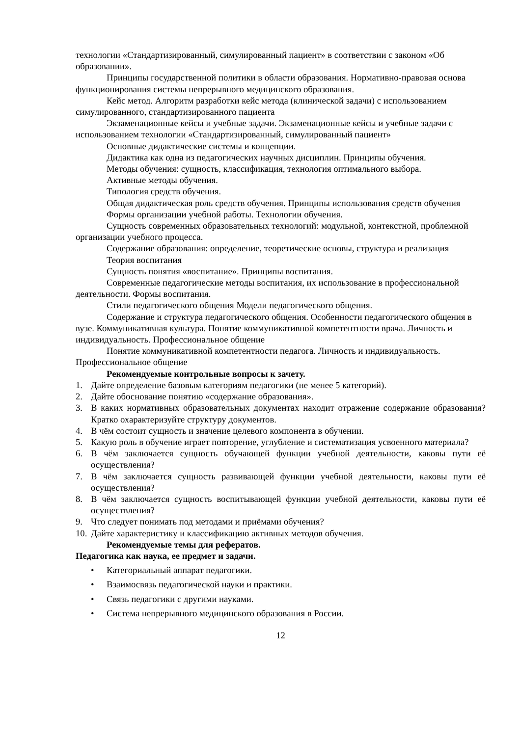технологии «Стандартизированный, симулированный пациент» в соответствии с законом «Об образовании».
Принципы государственной политики в области образования. Нормативно-правовая основа функционирования системы непрерывного медицинского образования.
Кейс метод. Алгоритм разработки кейс метода (клинической задачи) с использованием симулированного, стандартизированного пациента
Экзаменационные кейсы и учебные задачи. Экзаменационные кейсы и учебные задачи с использованием технологии «Стандартизированный, симулированный пациент»
Основные дидактические системы и концепции.
Дидактика как одна из педагогических научных дисциплин. Принципы обучения.
Методы обучения: сущность, классификация, технология оптимального выбора.
Активные методы обучения.
Типология средств обучения.
Общая дидактическая роль средств обучения. Принципы использования средств обучения
Формы организации учебной работы. Технологии обучения.
Сущность современных образовательных технологий: модульной, контекстной, проблемной организации учебного процесса.
Содержание образования: определение, теоретические основы, структура и реализация
Теория воспитания
Сущность понятия «воспитание». Принципы воспитания.
Современные педагогические методы воспитания, их использование в профессиональной деятельности. Формы воспитания.
Стили педагогического общения Модели педагогического общения.
Содержание и структура педагогического общения. Особенности педагогического общения в вузе. Коммуникативная культура. Понятие коммуникативной компетентности врача. Личность и индивидуальность. Профессиональное общение
Понятие коммуникативной компетентности педагога. Личность и индивидуальность. Профессиональное общение
Рекомендуемые контрольные вопросы к зачету.
1. Дайте определение базовым категориям педагогики (не менее 5 категорий).
2. Дайте обоснование понятию «содержание образования».
3. В каких нормативных образовательных документах находит отражение содержание образования? Кратко охарактеризуйте структуру документов.
4. В чём состоит сущность и значение целевого компонента в обучении.
5. Какую роль в обучение играет повторение, углубление и систематизация усвоенного материала?
6. В чём заключается сущность обучающей функции учебной деятельности, каковы пути её осуществления?
7. В чём заключается сущность развивающей функции учебной деятельности, каковы пути её осуществления?
8. В чём заключается сущность воспитывающей функции учебной деятельности, каковы пути её осуществления?
9. Что следует понимать под методами и приёмами обучения?
10. Дайте характеристику и классификацию активных методов обучения.
Рекомендуемые темы для рефератов.
Педагогика как наука, ее предмет и задачи.
• Категориальный аппарат педагогики.
• Взаимосвязь педагогической науки и практики.
• Связь педагогики с другими науками.
• Система непрерывного медицинского образования в России.
12